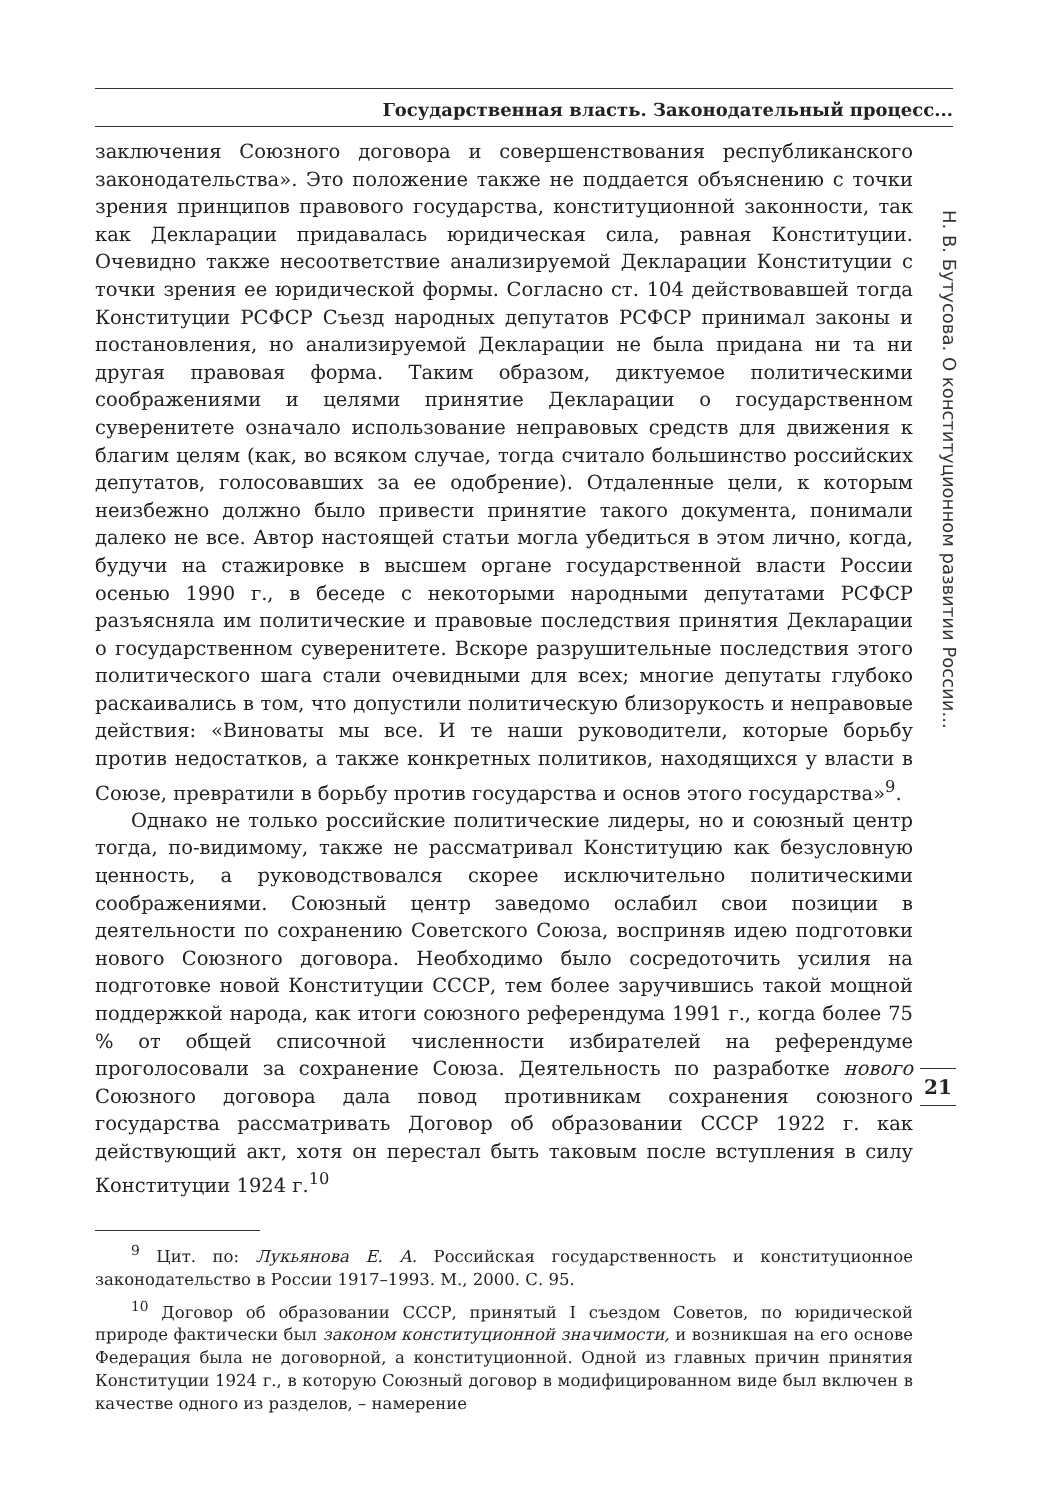Государственная власть. Законодательный процесс...
заключения Союзного договора и совершенствования республиканского законодательства». Это положение также не поддается объяснению с точки зрения принципов правового государства, конституционной законности, так как Декларации придавалась юридическая сила, равная Конституции. Очевидно также несоответствие анализируемой Декларации Конституции с точки зрения ее юридической формы. Согласно ст. 104 действовавшей тогда Конституции РСФСР Съезд народных депутатов РСФСР принимал законы и постановления, но анализируемой Декларации не была придана ни та ни другая правовая форма. Таким образом, диктуемое политическими соображениями и целями принятие Декларации о государственном суверенитете означало использование неправовых средств для движения к благим целям (как, во всяком случае, тогда считало большинство российских депутатов, голосовавших за ее одобрение). Отдаленные цели, к которым неизбежно должно было привести принятие такого документа, понимали далеко не все. Автор настоящей статьи могла убедиться в этом лично, когда, будучи на стажировке в высшем органе государственной власти России осенью 1990 г., в беседе с некоторыми народными депутатами РСФСР разъясняла им политические и правовые последствия принятия Декларации о государственном суверенитете. Вскоре разрушительные последствия этого политического шага стали очевидными для всех; многие депутаты глубоко раскаивались в том, что допустили политическую близорукость и неправовые действия: «Виноваты мы все. И те наши руководители, которые борьбу против недостатков, а также конкретных политиков, находящихся у власти в Союзе, превратили в борьбу против государства и основ этого государства»<sup>9</sup>.
Однако не только российские политические лидеры, но и союзный центр тогда, по-видимому, также не рассматривал Конституцию как безусловную ценность, а руководствовался скорее исключительно политическими соображениями. Союзный центр заведомо ослабил свои позиции в деятельности по сохранению Советского Союза, восприняв идею подготовки нового Союзного договора. Необходимо было сосредоточить усилия на подготовке новой Конституции СССР, тем более заручившись такой мощной поддержкой народа, как итоги союзного референдума 1991 г., когда более 75 % от общей списочной численности избирателей на референдуме проголосовали за сохранение Союза. Деятельность по разработке нового Союзного договора дала повод противникам сохранения союзного государства рассматривать Договор об образовании СССР 1922 г. как действующий акт, хотя он перестал быть таковым после вступления в силу Конституции 1924 г.<sup>10</sup>
Н. В. Бутусова. О конституционном развитии России...
21
<sup>9</sup> Цит. по: Лукьянова Е. А. Российская государственность и конституционное законодательство в России 1917–1993. М., 2000. С. 95.
<sup>10</sup> Договор об образовании СССР, принятый I съездом Советов, по юридической природе фактически был законом конституционной значимости, и возникшая на его основе Федерация была не договорной, а конституционной. Одной из главных причин принятия Конституции 1924 г., в которую Союзный договор в модифицированном виде был включен в качестве одного из разделов, – намерение